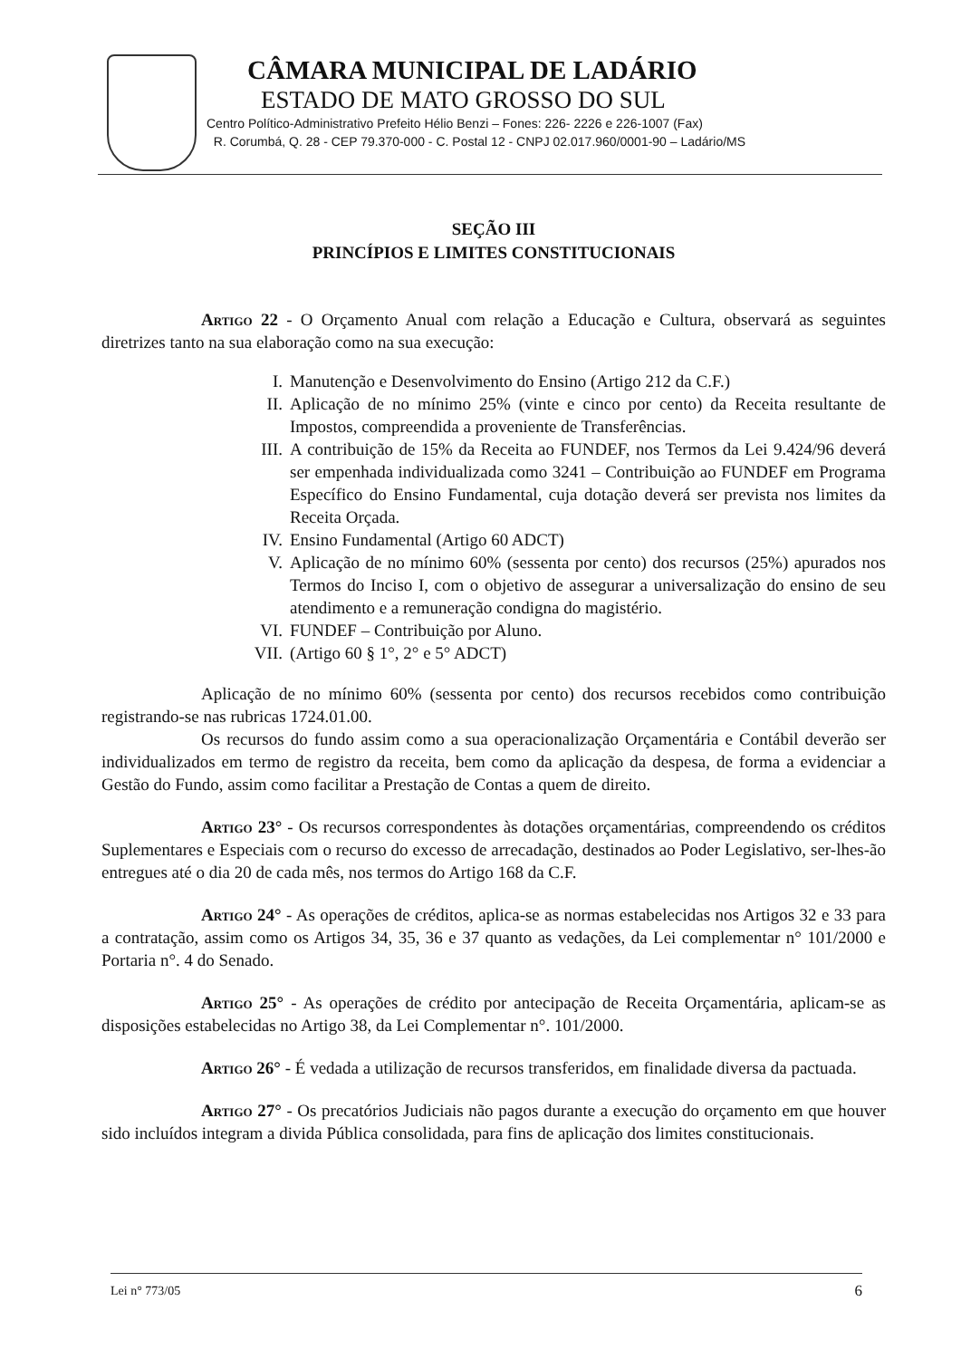CÂMARA MUNICIPAL DE LADÁRIO
ESTADO DE MATO GROSSO DO SUL
Centro Político-Administrativo Prefeito Hélio Benzi – Fones: 226- 2226 e 226-1007 (Fax)
R. Corumbá, Q. 28 - CEP 79.370-000 - C. Postal 12 - CNPJ 02.017.960/0001-90 – Ladário/MS
SEÇÃO III
PRINCÍPIOS E LIMITES CONSTITUCIONAIS
Artigo 22 - O Orçamento Anual com relação a Educação e Cultura, observará as seguintes diretrizes tanto na sua elaboração como na sua execução:
I. Manutenção e Desenvolvimento do Ensino (Artigo 212 da C.F.)
II. Aplicação de no mínimo 25% (vinte e cinco por cento) da Receita resultante de Impostos, compreendida a proveniente de Transferências.
III. A contribuição de 15% da Receita ao FUNDEF, nos Termos da Lei 9.424/96 deverá ser empenhada individualizada como 3241 – Contribuição ao FUNDEF em Programa Específico do Ensino Fundamental, cuja dotação deverá ser prevista nos limites da Receita Orçada.
IV. Ensino Fundamental (Artigo 60 ADCT)
V. Aplicação de no mínimo 60% (sessenta por cento) dos recursos (25%) apurados nos Termos do Inciso I, com o objetivo de assegurar a universalização do ensino de seu atendimento e a remuneração condigna do magistério.
VI. FUNDEF – Contribuição por Aluno.
VII. (Artigo 60 § 1°, 2° e 5° ADCT)
Aplicação de no mínimo 60% (sessenta por cento) dos recursos recebidos como contribuição registrando-se nas rubricas 1724.01.00.
Os recursos do fundo assim como a sua operacionalização Orçamentária e Contábil deverão ser individualizados em termo de registro da receita, bem como da aplicação da despesa, de forma a evidenciar a Gestão do Fundo, assim como facilitar a Prestação de Contas a quem de direito.
Artigo 23° - Os recursos correspondentes às dotações orçamentárias, compreendendo os créditos Suplementares e Especiais com o recurso do excesso de arrecadação, destinados ao Poder Legislativo, ser-lhes-ão entregues até o dia 20 de cada mês, nos termos do Artigo 168 da C.F.
Artigo 24° - As operações de créditos, aplica-se as normas estabelecidas nos Artigos 32 e 33 para a contratação, assim como os Artigos 34, 35, 36 e 37 quanto as vedações, da Lei complementar n° 101/2000 e Portaria n°. 4 do Senado.
Artigo 25° - As operações de crédito por antecipação de Receita Orçamentária, aplicam-se as disposições estabelecidas no Artigo 38, da Lei Complementar n°. 101/2000.
Artigo 26° - É vedada a utilização de recursos transferidos, em finalidade diversa da pactuada.
Artigo 27° - Os precatórios Judiciais não pagos durante a execução do orçamento em que houver sido incluídos integram a divida Pública consolidada, para fins de aplicação dos limites constitucionais.
Lei n° 773/05 6